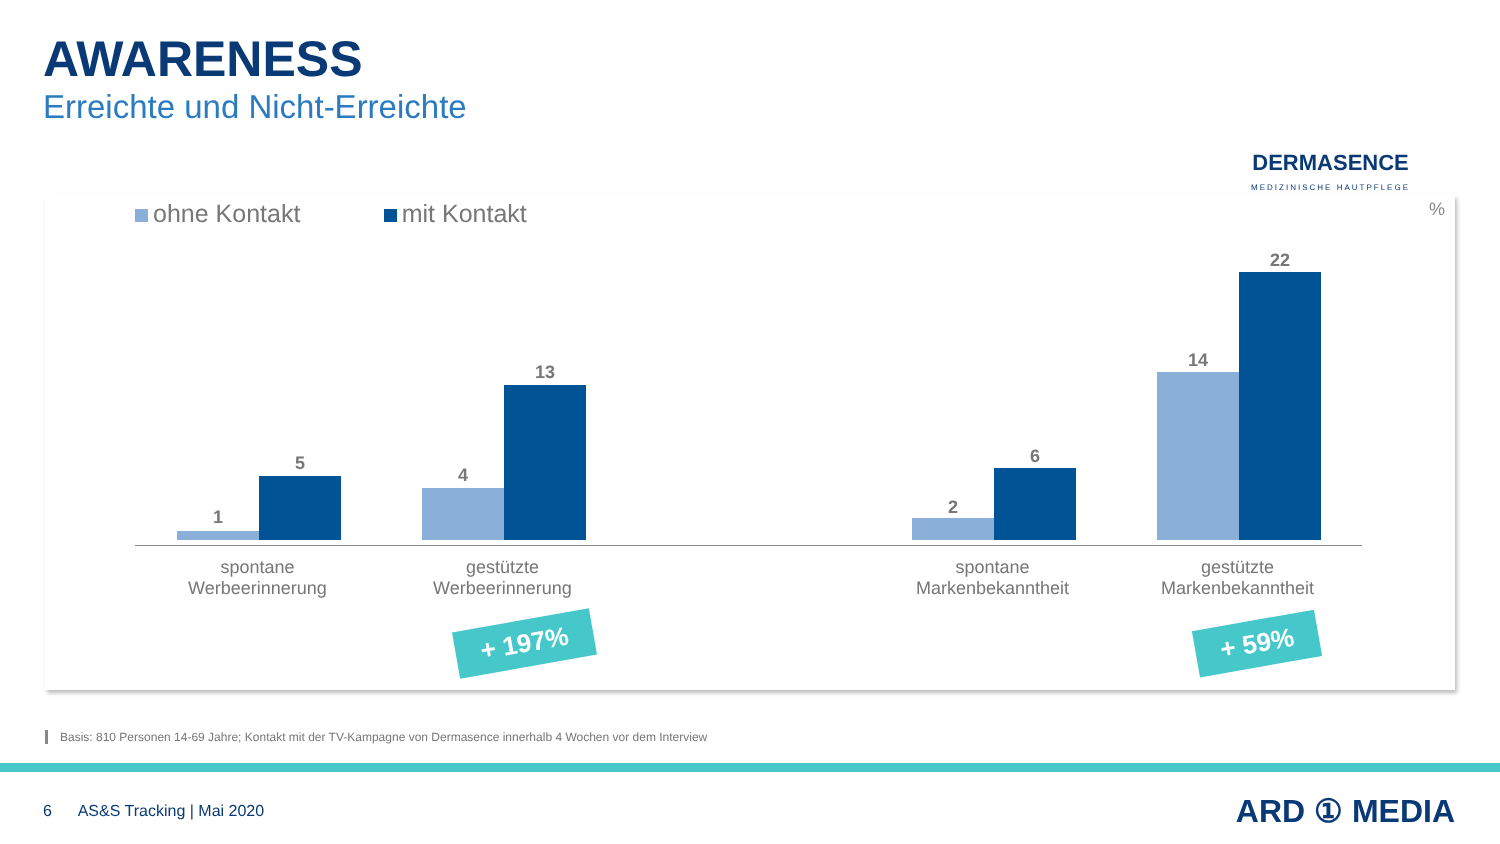AWARENESS
Erreichte und Nicht-Erreichte
DERMASENCE
MEDIZINISCHE HAUTPFLEGE
ohne Kontakt mit Kontakt
%
1
5
4
13
2
6
14
22
spontane
Werbeerinnerung
gestützte
Werbeerinnerung
spontane
Markenbekanntheit
gestützte
Markenbekanntheit
+ 197% + 59%
Basis: 810 Personen 14-69 Jahre; Kontakt mit der TV-Kampagne von Dermasence innerhalb 4 Wochen vor dem Interview
6 AS&S Tracking | Mai 2020
ARD ① MEDIA